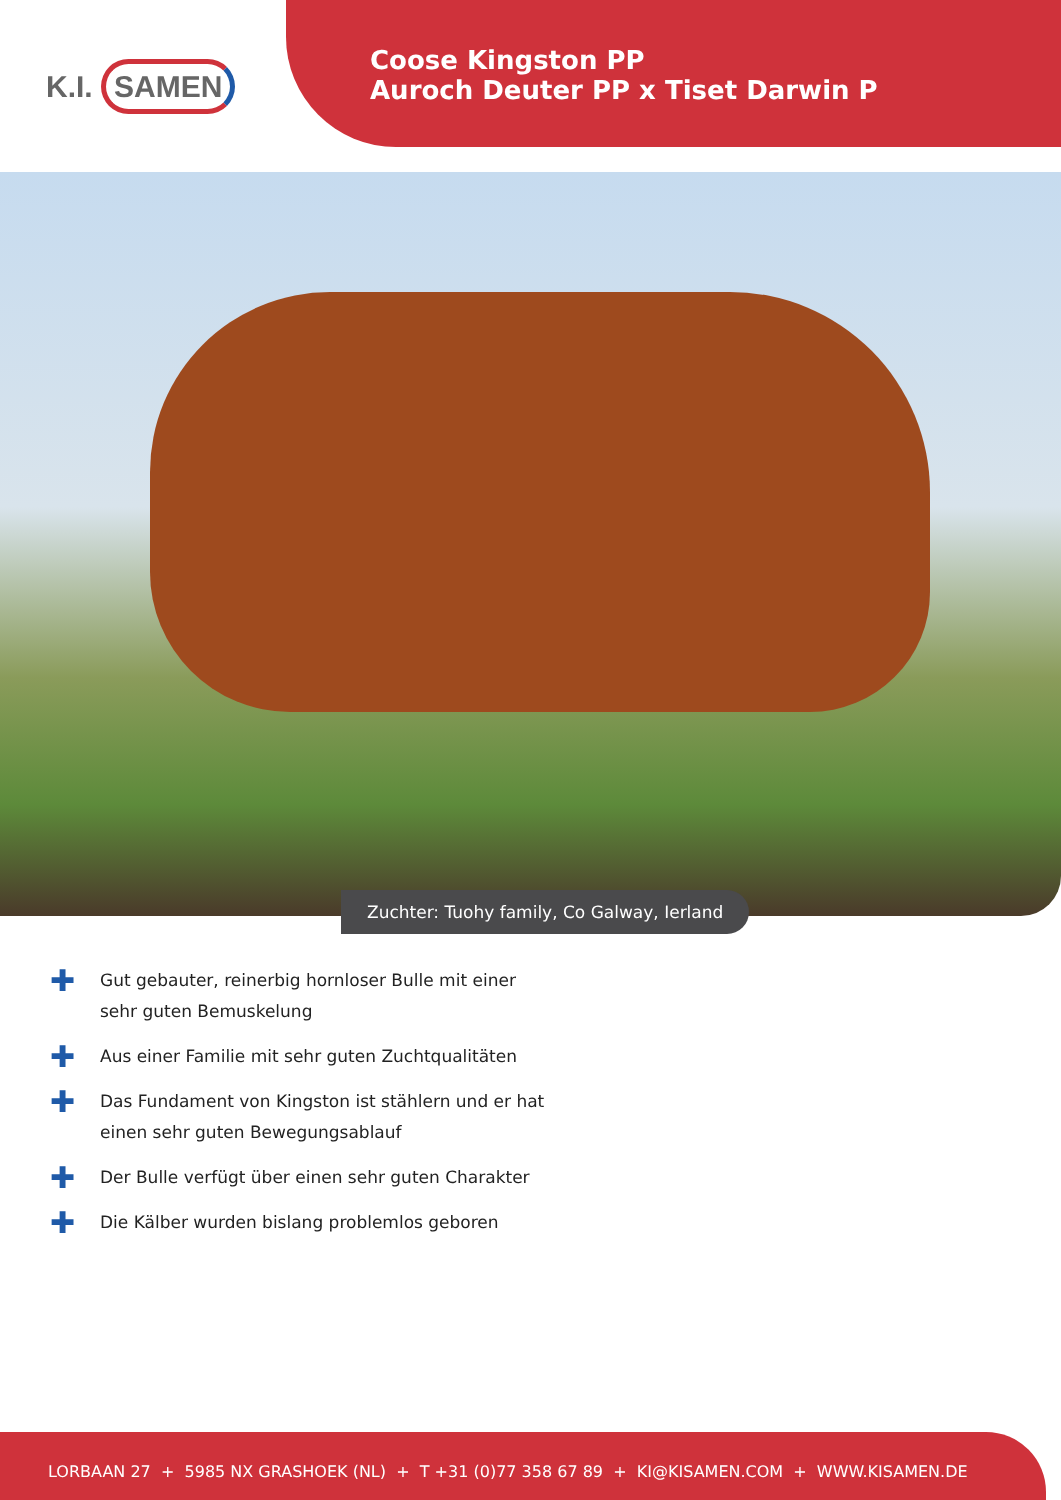K.I. SAMEN
Coose Kingston PP
Auroch Deuter PP x Tiset Darwin P
Zuchter: Tuohy family, Co Galway, Ierland
✚ Gut gebauter, reinerbig hornloser Bulle mit einer sehr guten Bemuskelung
✚ Aus einer Familie mit sehr guten Zuchtqualitäten
✚ Das Fundament von Kingston ist stählern und er hat einen sehr guten Bewegungsablauf
✚ Der Bulle verfügt über einen sehr guten Charakter
✚ Die Kälber wurden bislang problemlos geboren
LORBAAN 27 + 5985 NX GRASHOEK (NL) + T +31 (0)77 358 67 89 + KI@KISAMEN.COM + WWW.KISAMEN.DE